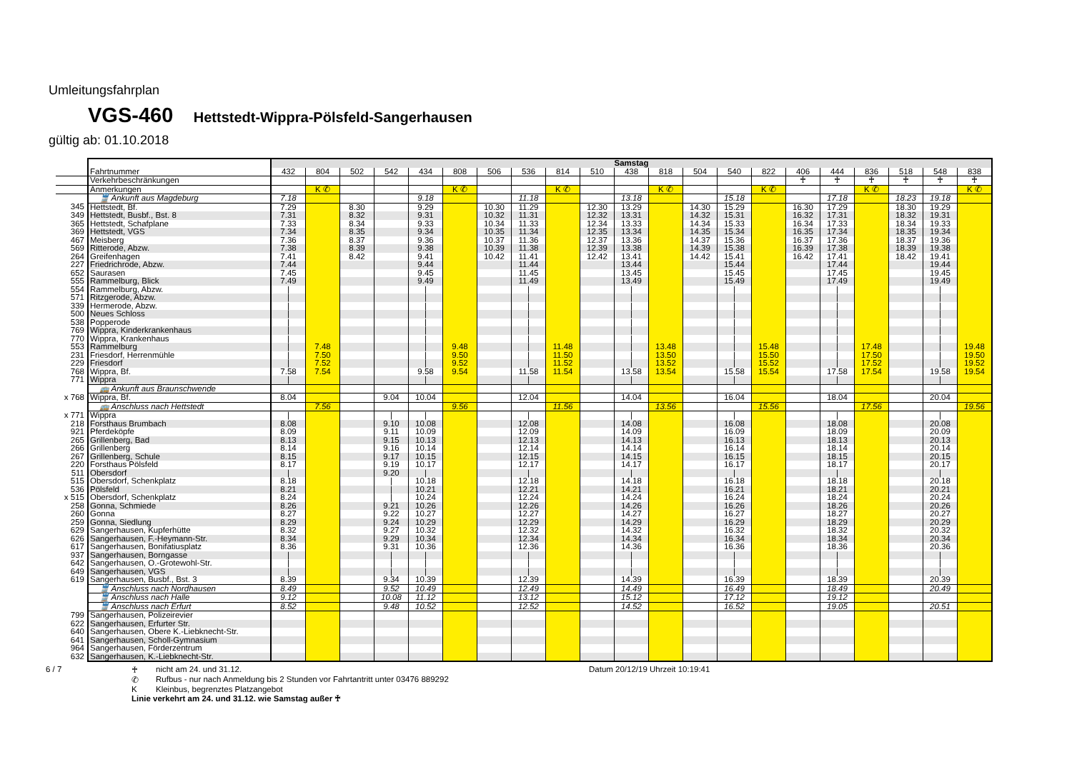Umleitungsfahrplan
VGS-460 Hettstedt-Wippra-Pölsfeld-Sangerhausen
gültig ab: 01.10.2018
| | | Samstag | | | | | | | | | | | | | | | | | | | | |
| | Fahrtnummer | 432 | 804 | 502 | 542 | 434 | 808 | 506 | 536 | 814 | 510 | 438 | 818 | 504 | 540 | 822 | 406 | 444 | 836 | 518 | 548 | 838 |
| | Verkehrbeschränkungen | | | | | | | | | | | | | | | | ♰ | ♰ | ♰ | ♰ | ♰ | ♰ |
| | Anmerkungen | | K ✆ | | | | K ✆ | | | K ✆ | | | K ✆ | | | K ✆ | | | K ✆ | | | K ✆ |
| | 🚆 Ankunft aus Magdeburg | 7.18 | | | | 9.18 | | | 11.18 | | | 13.18 | | | 15.18 | | | 17.18 | | 18.23 | 19.18 | |
| 345 | Hettstedt, Bf. | 7.29 | | 8.30 | | 9.29 | | 10.30 | 11.29 | | 12.30 | 13.29 | | 14.30 | 15.29 | | 16.30 | 17.29 | | 18.30 | 19.29 | |
| 349 | Hettstedt, Busbf., Bst. 8 | 7.31 | | 8.32 | | 9.31 | | 10.32 | 11.31 | | 12.32 | 13.31 | | 14.32 | 15.31 | | 16.32 | 17.31 | | 18.32 | 19.31 | |
| 365 | Hettstedt, Schafplane | 7.33 | | 8.34 | | 9.33 | | 10.34 | 11.33 | | 12.34 | 13.33 | | 14.34 | 15.33 | | 16.34 | 17.33 | | 18.34 | 19.33 | |
| 369 | Hettstedt, VGS | 7.34 | | 8.35 | | 9.34 | | 10.35 | 11.34 | | 12.35 | 13.34 | | 14.35 | 15.34 | | 16.35 | 17.34 | | 18.35 | 19.34 | |
| 467 | Meisberg | 7.36 | | 8.37 | | 9.36 | | 10.37 | 11.36 | | 12.37 | 13.36 | | 14.37 | 15.36 | | 16.37 | 17.36 | | 18.37 | 19.36 | |
| 569 | Ritterode, Abzw. | 7.38 | | 8.39 | | 9.38 | | 10.39 | 11.38 | | 12.39 | 13.38 | | 14.39 | 15.38 | | 16.39 | 17.38 | | 18.39 | 19.38 | |
| 264 | Greifenhagen | 7.41 | | 8.42 | | 9.41 | | 10.42 | 11.41 | | 12.42 | 13.41 | | 14.42 | 15.41 | | 16.42 | 17.41 | | 18.42 | 19.41 | |
| 227 | Friedrichrode, Abzw. | 7.44 | | | | 9.44 | | | 11.44 | | | 13.44 | | | 15.44 | | | 17.44 | | | 19.44 | |
| 652 | Saurasen | 7.45 | | | | 9.45 | | | 11.45 | | | 13.45 | | | 15.45 | | | 17.45 | | | 19.45 | |
| 555 | Rammelburg, Blick | 7.49 | | | | 9.49 | | | 11.49 | | | 13.49 | | | 15.49 | | | 17.49 | | | 19.49 | |
| 554 | Rammelburg, Abzw. | / | | | | / | | | / | | | / | | | / | | | / | | | / | |
| 571 | Ritzgerode, Abzw. | / | | | | / | | | / | | | / | | | / | | | / | | | / | |
| 339 | Hermerode, Abzw. | / | | | | / | | | / | | | / | | | / | | | / | | | / | |
| 500 | Neues Schloss | / | | | | / | | | / | | | / | | | / | | | / | | | / | |
| 538 | Popperode | / | | | | / | | | / | | | / | | | / | | | / | | | / | |
| 769 | Wippra, Kinderkrankenhaus | / | | | | / | | | / | | | / | | | / | | | / | | | / | |
| 770 | Wippra, Krankenhaus | / | | | | / | | | / | | | / | | | / | | | / | | | / | |
| 553 | Rammelburg | / | 7.48 | | | / | 9.48 | | / | 11.48 | | / | 13.48 | | / | 15.48 | | / | 17.48 | | / | 19.48 |
| 231 | Friesdorf, Herrenmühle | / | 7.50 | | | / | 9.50 | | / | 11.50 | | / | 13.50 | | / | 15.50 | | / | 17.50 | | / | 19.50 |
| 229 | Friesdorf | / | 7.52 | | | / | 9.52 | | / | 11.52 | | / | 13.52 | | / | 15.52 | | / | 17.52 | | / | 19.52 |
| 768 | Wippra, Bf. | 7.58 | 7.54 | | | 9.58 | 9.54 | | 11.58 | 11.54 | | 13.58 | 13.54 | | 15.58 | 15.54 | | 17.58 | 17.54 | | 19.58 | 19.54 |
| 771 | Wippra | / | | | | / | | | / | | | / | | | / | | | / | | | / | |
| | 🚌 Ankunft aus Braunschwende | | | | | | | | | | | | | | | | | | | | | |
| x 768 | Wippra, Bf. | 8.04 | | | 9.04 | 10.04 | | | 12.04 | | | 14.04 | | | 16.04 | | | 18.04 | | | 20.04 | |
| | 🚌 Anschluss nach Hettstedt | | 7.56 | | | | 9.56 | | | 11.56 | | | 13.56 | | | 15.56 | | | 17.56 | | | 19.56 |
| x 771 | Wippra | / | | | / | / | | | / | | | / | | | / | | | / | | | / | |
| 218 | Forsthaus Brumbach | 8.08 | | | 9.10 | 10.08 | | | 12.08 | | | 14.08 | | | 16.08 | | | 18.08 | | | 20.08 | |
| 921 | Pferdeköpfe | 8.09 | | | 9.11 | 10.09 | | | 12.09 | | | 14.09 | | | 16.09 | | | 18.09 | | | 20.09 | |
| 265 | Grillenberg, Bad | 8.13 | | | 9.15 | 10.13 | | | 12.13 | | | 14.13 | | | 16.13 | | | 18.13 | | | 20.13 | |
| 266 | Grillenberg | 8.14 | | | 9.16 | 10.14 | | | 12.14 | | | 14.14 | | | 16.14 | | | 18.14 | | | 20.14 | |
| 267 | Grillenberg, Schule | 8.15 | | | 9.17 | 10.15 | | | 12.15 | | | 14.15 | | | 16.15 | | | 18.15 | | | 20.15 | |
| 220 | Forsthaus Pölsfeld | 8.17 | | | 9.19 | 10.17 | | | 12.17 | | | 14.17 | | | 16.17 | | | 18.17 | | | 20.17 | |
| 511 | Obersdorf | / | | | 9.20 | / | | | / | | | / | | | / | | | / | | | / | |
| 515 | Obersdorf, Schenkplatz | 8.18 | | | / | 10.18 | | | 12.18 | | | 14.18 | | | 16.18 | | | 18.18 | | | 20.18 | |
| 536 | Pölsfeld | 8.21 | | | / | 10.21 | | | 12.21 | | | 14.21 | | | 16.21 | | | 18.21 | | | 20.21 | |
| x 515 | Obersdorf, Schenkplatz | 8.24 | | | / | 10.24 | | | 12.24 | | | 14.24 | | | 16.24 | | | 18.24 | | | 20.24 | |
| 258 | Gonna, Schmiede | 8.26 | | | 9.21 | 10.26 | | | 12.26 | | | 14.26 | | | 16.26 | | | 18.26 | | | 20.26 | |
| 260 | Gonna | 8.27 | | | 9.22 | 10.27 | | | 12.27 | | | 14.27 | | | 16.27 | | | 18.27 | | | 20.27 | |
| 259 | Gonna, Siedlung | 8.29 | | | 9.24 | 10.29 | | | 12.29 | | | 14.29 | | | 16.29 | | | 18.29 | | | 20.29 | |
| 629 | Sangerhausen, Kupferhütte | 8.32 | | | 9.27 | 10.32 | | | 12.32 | | | 14.32 | | | 16.32 | | | 18.32 | | | 20.32 | |
| 626 | Sangerhausen, F.-Heymann-Str. | 8.34 | | | 9.29 | 10.34 | | | 12.34 | | | 14.34 | | | 16.34 | | | 18.34 | | | 20.34 | |
| 617 | Sangerhausen, Bonifatiusplatz | 8.36 | | | 9.31 | 10.36 | | | 12.36 | | | 14.36 | | | 16.36 | | | 18.36 | | | 20.36 | |
| 937 | Sangerhausen, Borngasse | / | | | / | / | | | / | | | / | | | / | | | / | | | / | |
| 642 | Sangerhausen, O.-Grotewohl-Str. | / | | | / | / | | | / | | | / | | | / | | | / | | | / | |
| 649 | Sangerhausen, VGS | / | | | / | / | | | / | | | / | | | / | | | / | | | / | |
| 619 | Sangerhausen, Busbf., Bst. 3 | 8.39 | | | 9.34 | 10.39 | | | 12.39 | | | 14.39 | | | 16.39 | | | 18.39 | | | 20.39 | |
| | 🚆 Anschluss nach Nordhausen | 8.49 | | | 9.52 | 10.49 | | | 12.49 | | | 14.49 | | | 16.49 | | | 18.49 | | | 20.49 | |
| | 🚆 Anschluss nach Halle | 9.12 | | | 10.08 | 11.12 | | | 13.12 | | | 15.12 | | | 17.12 | | | 19.12 | | | | |
| | 🚆 Anschluss nach Erfurt | 8.52 | | | 9.48 | 10.52 | | | 12.52 | | | 14.52 | | | 16.52 | | | 19.05 | | | 20.51 | |
| 799 | Sangerhausen, Polizeirevier | | | | | | | | | | | | | | | | | | | | | |
| 622 | Sangerhausen, Erfurter Str. | | | | | | | | | | | | | | | | | | | | | |
| 640 | Sangerhausen, Obere K.-Liebknecht-Str. | | | | | | | | | | | | | | | | | | | | | |
| 641 | Sangerhausen, Scholl-Gymnasium | | | | | | | | | | | | | | | | | | | | | |
| 964 | Sangerhausen, Förderzentrum | | | | | | | | | | | | | | | | | | | | | |
| 632 | Sangerhausen, K.-Liebknecht-Str. | | | | | | | | | | | | | | | | | | | | | |
6 / 7 ♰ nicht am 24. und 31.12.
✆ Rufbus - nur nach Anmeldung bis 2 Stunden vor Fahrtantritt unter 03476 889292
K Kleinbus, begrenztes Platzangebot
Linie verkehrt am 24. und 31.12. wie Samstag außer ♰
Datum 20/12/19 Uhrzeit 10:19:41